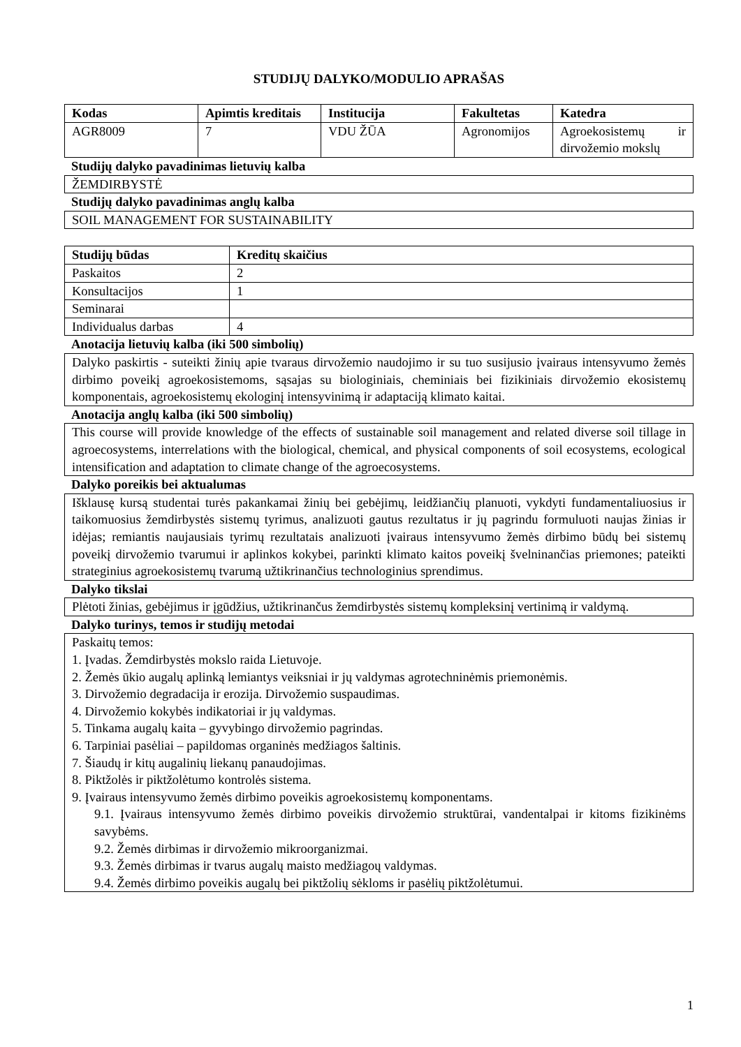STUDIJŲ DALYKO/MODULIO APRAŠAS
| Kodas | Apimtis kreditais | Institucija | Fakultetas | Katedra |
| --- | --- | --- | --- | --- |
| AGR8009 | 7 | VDU ŽŪA | Agronomijos | Agroekosistemų ir dirvožemio mokslų |
Studijų dalyko pavadinimas lietuvių kalba
ŽEMDIRBYSTĖ
Studijų dalyko pavadinimas anglų kalba
SOIL MANAGEMENT FOR SUSTAINABILITY
| Studijų būdas | Kreditų skaičius |
| --- | --- |
| Paskaitos | 2 |
| Konsultacijos | 1 |
| Seminarai | |
| Individualus darbas | 4 |
Anotacija lietuvių kalba (iki 500 simbolių)
Dalyko paskirtis - suteikti žinių apie tvaraus dirvožemio naudojimo ir su tuo susijusio įvairaus intensyvumo žemės dirbimo poveikį agroekosistemoms, sąsajas su biologiniais, cheminiais bei fizikiniais dirvožemio ekosistemų komponentais, agroekosistemų ekologinį intensyvinimą ir adaptaciją klimato kaitai.
Anotacija anglų kalba (iki 500 simbolių)
This course will provide knowledge of the effects of sustainable soil management and related diverse soil tillage in agroecosystems, interrelations with the biological, chemical, and physical components of soil ecosystems, ecological intensification and adaptation to climate change of the agroecosystems.
Dalyko poreikis bei aktualumas
Išklausę kursą studentai turės pakankamai žinių bei gebėjimų, leidžiančių planuoti, vykdyti fundamentaliuosius ir taikomuosius žemdirbystės sistemų tyrimus, analizuoti gautus rezultatus ir jų pagrindu formuluoti naujas žinias ir idėjas; remiantis naujausiais tyrimų rezultatais analizuoti įvairaus intensyvumo žemės dirbimo būdų bei sistemų poveikį dirvožemio tvarumui ir aplinkos kokybei, parinkti klimato kaitos poveikį švelninančias priemones; pateikti strateginius agroekosistemų tvarumą užtikrinančius technologinius sprendimus.
Dalyko tikslai
Plėtoti žinias, gebėjimus ir įgūdžius, užtikrinančus žemdirbystės sistemų kompleksinį vertinimą ir valdymą.
Dalyko turinys, temos ir studijų metodai
Paskaitų temos:
1. Įvadas. Žemdirbystės mokslo raida Lietuvoje.
2. Žemės ūkio augalų aplinką lemiantys veiksniai ir jų valdymas agrotechninėmis priemonėmis.
3. Dirvožemio degradacija ir erozija. Dirvožemio suspaudimas.
4. Dirvožemio kokybės indikatoriai ir jų valdymas.
5. Tinkama augalų kaita – gyvybingo dirvožemio pagrindas.
6. Tarpiniai pasėliai – papildomas organinės medžiagos šaltinis.
7. Šiaudų ir kitų augalinių liekanų panaudojimas.
8. Piktžolės ir piktžolėtumo kontrolės sistema.
9. Įvairaus intensyvumo žemės dirbimo poveikis agroekosistemų komponentams.
9.1. Įvairaus intensyvumo žemės dirbimo poveikis dirvožemio struktūrai, vandentalpai ir kitoms fizikinėms savybėms.
9.2. Žemės dirbimas ir dirvožemio mikroorganizmai.
9.3. Žemės dirbimas ir tvarus augalų maisto medžiagoų valdymas.
9.4. Žemės dirbimo poveikis augalų bei piktžolių sėkloms ir pasėlių piktžolėtumui.
1